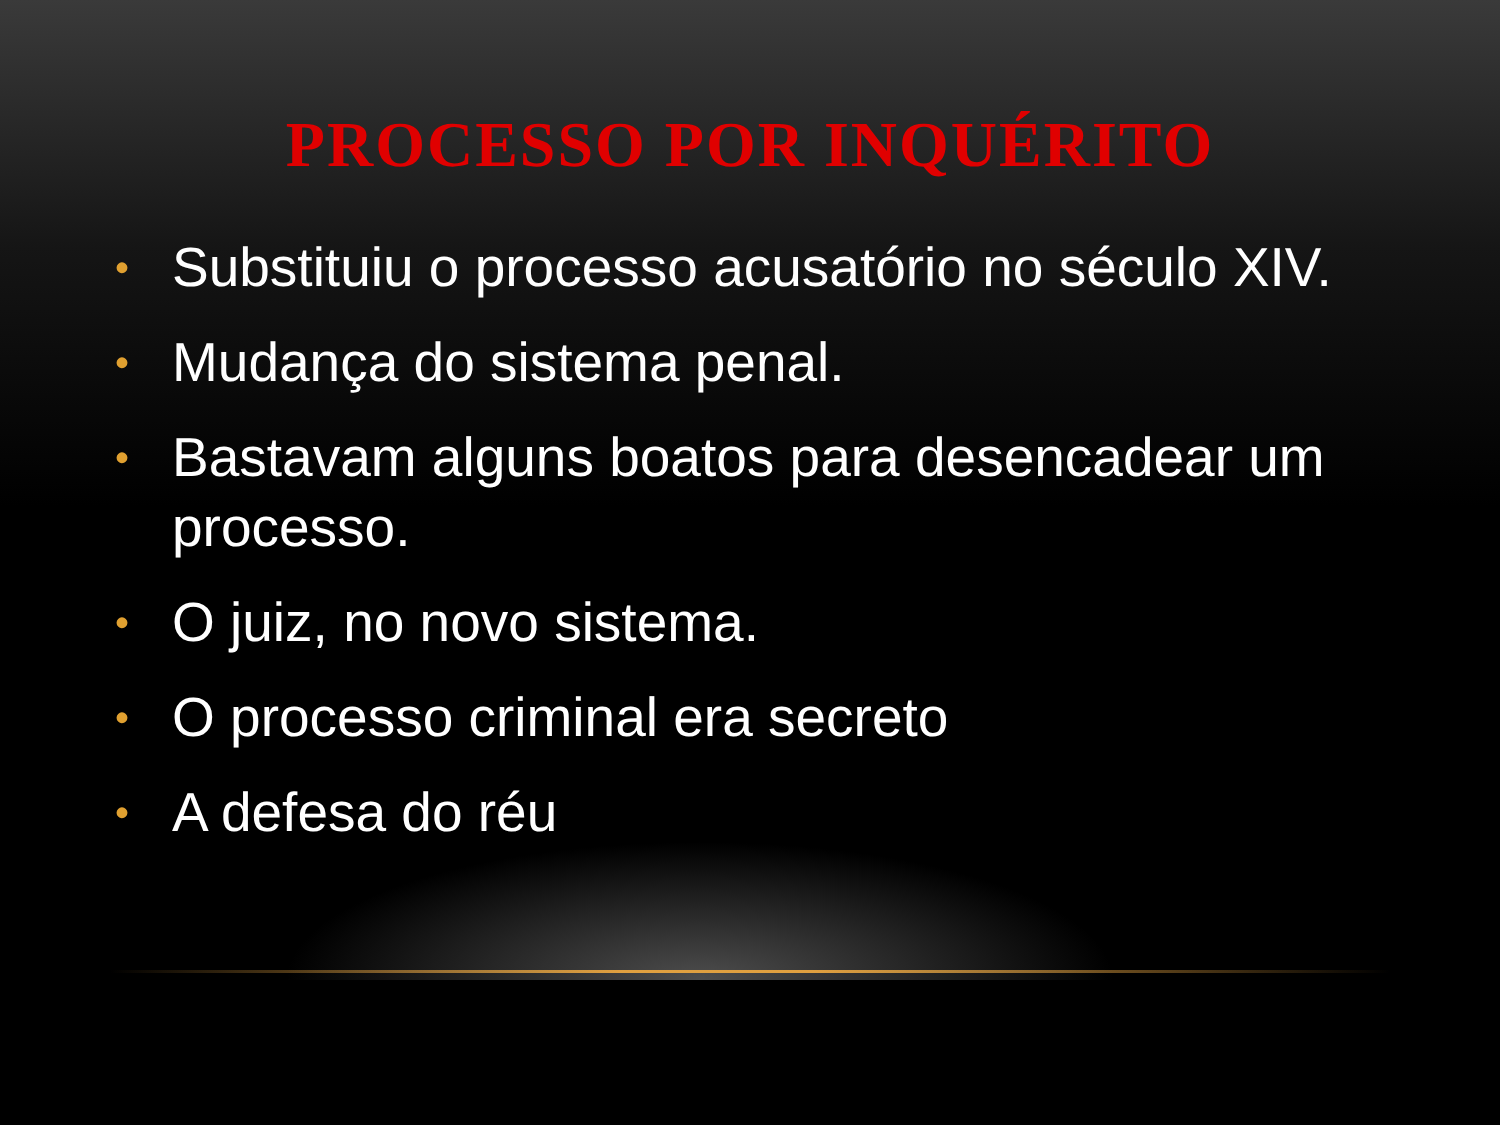PROCESSO POR INQUÉRITO
• Substituiu o processo acusatório no século XIV.
• Mudança do sistema penal.
• Bastavam alguns boatos para desencadear um processo.
• O juiz, no novo sistema.
• O processo criminal era secreto
• A defesa do réu